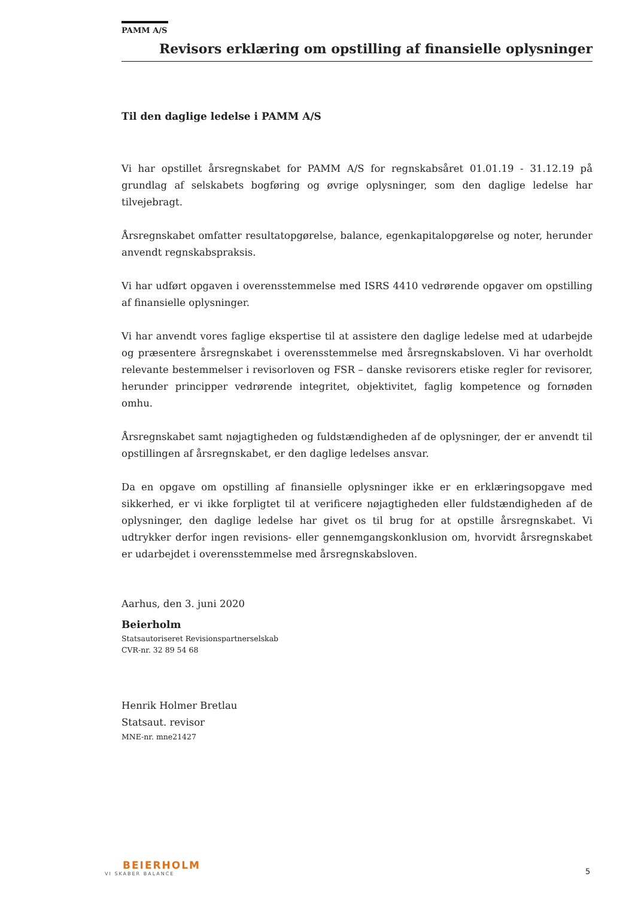PAMM A/S
Revisors erklæring om opstilling af finansielle oplysninger
Til den daglige ledelse i PAMM A/S
Vi har opstillet årsregnskabet for PAMM A/S for regnskabsåret 01.01.19 - 31.12.19 på grundlag af selskabets bogføring og øvrige oplysninger, som den daglige ledelse har tilvejebragt.
Årsregnskabet omfatter resultatopgørelse, balance, egenkapitalopgørelse og noter, herunder anvendt regnskabspraksis.
Vi har udført opgaven i overensstemmelse med ISRS 4410 vedrørende opgaver om opstilling af finansielle oplysninger.
Vi har anvendt vores faglige ekspertise til at assistere den daglige ledelse med at udarbejde og præsentere årsregnskabet i overensstemmelse med årsregnskabsloven. Vi har overholdt relevante bestemmelser i revisorloven og FSR – danske revisorers etiske regler for revisorer, herunder principper vedrørende integritet, objektivitet, faglig kompetence og fornøden omhu.
Årsregnskabet samt nøjagtigheden og fuldstændigheden af de oplysninger, der er anvendt til opstillingen af årsregnskabet, er den daglige ledelses ansvar.
Da en opgave om opstilling af finansielle oplysninger ikke er en erklæringsopgave med sikkerhed, er vi ikke forpligtet til at verificere nøjagtigheden eller fuldstændigheden af de oplysninger, den daglige ledelse har givet os til brug for at opstille årsregnskabet. Vi udtrykker derfor ingen revisions- eller gennemgangskonklusion om, hvorvidt årsregnskabet er udarbejdet i overensstemmelse med årsregnskabsloven.
Aarhus, den 3. juni 2020
Beierholm
Statsautoriseret Revisionspartnerselskab
CVR-nr. 32 89 54 68
Henrik Holmer Bretlau
Statsaut. revisor
MNE-nr. mne21427
BEIERHOLM
VI SKABER BALANCE
5